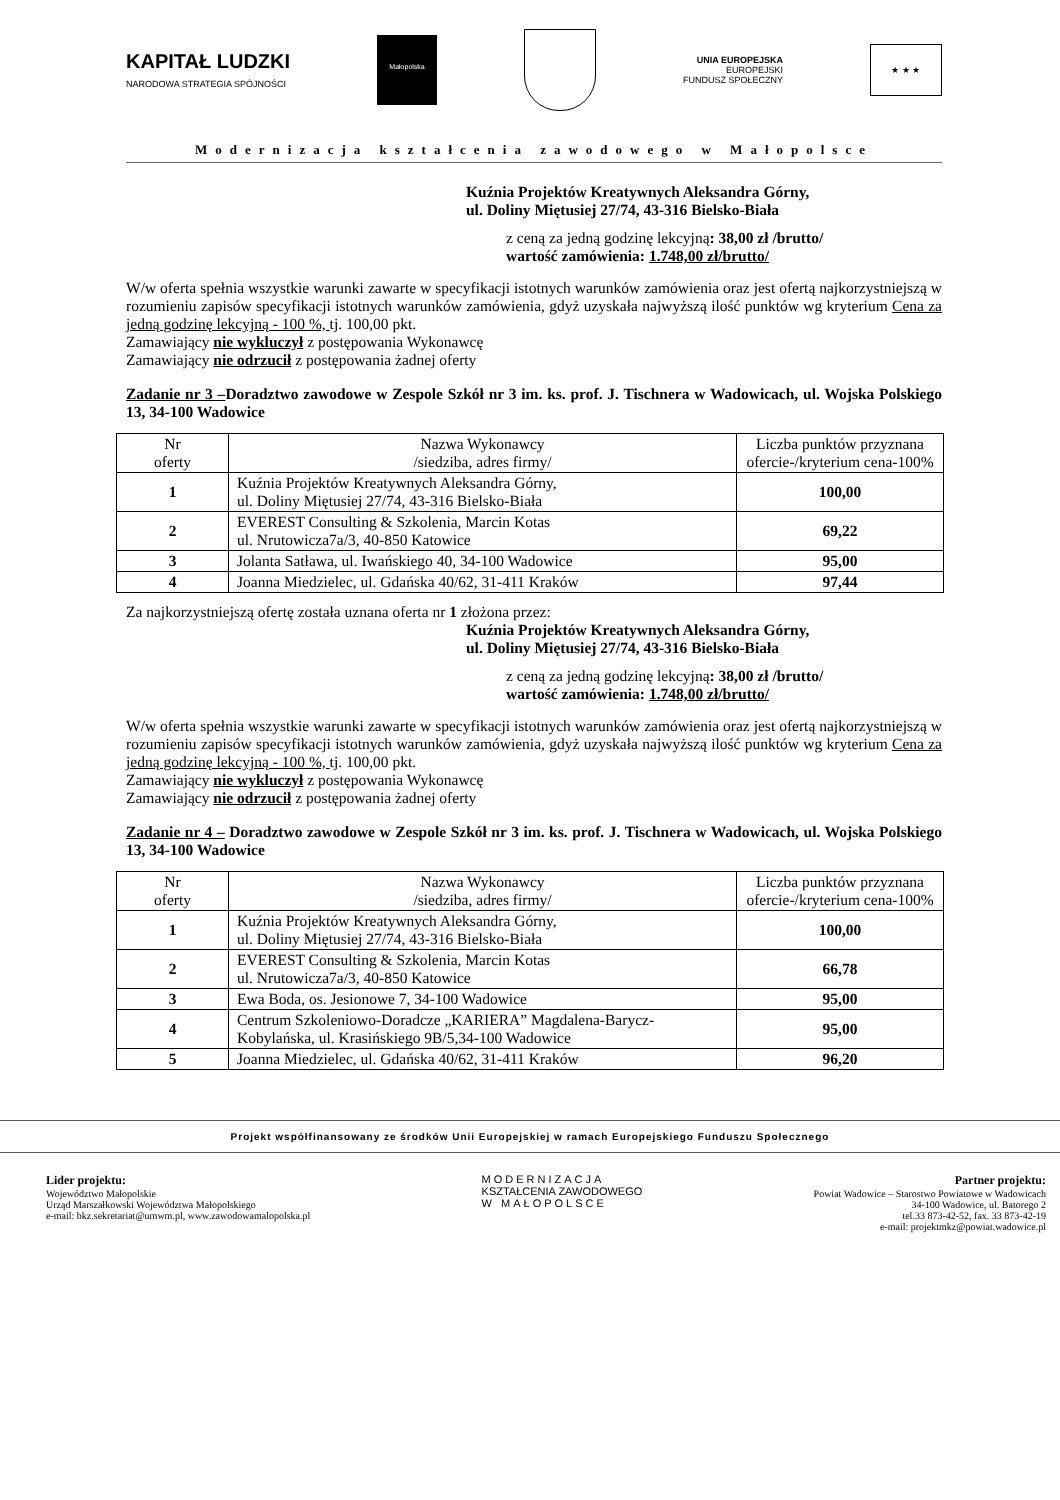KAPITAŁ LUDZKI
NARODOWA STRATEGIA SPÓJNOŚCI
Małopolska
UNIA EUROPEJSKA
EUROPEJSKI
FUNDUSZ SPOŁECZNY
★ ★ ★
Modernizacja kształcenia zawodowego w Małopolsce
Kuźnia Projektów Kreatywnych Aleksandra Górny,
ul. Doliny Miętusiej 27/74, 43-316 Bielsko-Biała
z ceną za jedną godzinę lekcyjną: 38,00 zł /brutto/
wartość zamówienia: 1.748,00 zł/brutto/
W/w oferta spełnia wszystkie warunki zawarte w specyfikacji istotnych warunków zamówienia oraz jest ofertą najkorzystniejszą w rozumieniu zapisów specyfikacji istotnych warunków zamówienia, gdyż uzyskała najwyższą ilość punktów wg kryterium Cena za jedną godzinę lekcyjną - 100 %, tj. 100,00 pkt.
Zamawiający nie wykluczył z postępowania Wykonawcę
Zamawiający nie odrzucił z postępowania żadnej oferty
Zadanie nr 3 –Doradztwo zawodowe w Zespole Szkół nr 3 im. ks. prof. J. Tischnera w Wadowicach, ul. Wojska Polskiego 13, 34-100 Wadowice
| Nr oferty | Nazwa Wykonawcy /siedziba, adres firmy/ | Liczba punktów przyznana ofercie-/kryterium cena-100% |
| 1 | Kuźnia Projektów Kreatywnych Aleksandra Górny, ul. Doliny Miętusiej 27/74, 43-316 Bielsko-Biała | 100,00 |
| 2 | EVEREST Consulting & Szkolenia, Marcin Kotas ul. Nrutowicza7a/3, 40-850 Katowice | 69,22 |
| 3 | Jolanta Satława, ul. Iwańskiego 40, 34-100 Wadowice | 95,00 |
| 4 | Joanna Miedzielec, ul. Gdańska 40/62, 31-411 Kraków | 97,44 |
Za najkorzystniejszą ofertę została uznana oferta nr 1 złożona przez:
Kuźnia Projektów Kreatywnych Aleksandra Górny,
ul. Doliny Miętusiej 27/74, 43-316 Bielsko-Biała
z ceną za jedną godzinę lekcyjną: 38,00 zł /brutto/
wartość zamówienia: 1.748,00 zł/brutto/
W/w oferta spełnia wszystkie warunki zawarte w specyfikacji istotnych warunków zamówienia oraz jest ofertą najkorzystniejszą w rozumieniu zapisów specyfikacji istotnych warunków zamówienia, gdyż uzyskała najwyższą ilość punktów wg kryterium Cena za jedną godzinę lekcyjną - 100 %, tj. 100,00 pkt.
Zamawiający nie wykluczył z postępowania Wykonawcę
Zamawiający nie odrzucił z postępowania żadnej oferty
Zadanie nr 4 – Doradztwo zawodowe w Zespole Szkół nr 3 im. ks. prof. J. Tischnera w Wadowicach, ul. Wojska Polskiego 13, 34-100 Wadowice
| Nr oferty | Nazwa Wykonawcy /siedziba, adres firmy/ | Liczba punktów przyznana ofercie-/kryterium cena-100% |
| 1 | Kuźnia Projektów Kreatywnych Aleksandra Górny, ul. Doliny Miętusiej 27/74, 43-316 Bielsko-Biała | 100,00 |
| 2 | EVEREST Consulting & Szkolenia, Marcin Kotas ul. Nrutowicza7a/3, 40-850 Katowice | 66,78 |
| 3 | Ewa Boda, os. Jesionowe 7, 34-100 Wadowice | 95,00 |
| 4 | Centrum Szkoleniowo-Doradcze „KARIERA” Magdalena-Barycz-Kobylańska, ul. Krasińskiego 9B/5,34-100 Wadowice | 95,00 |
| 5 | Joanna Miedzielec, ul. Gdańska 40/62, 31-411 Kraków | 96,20 |
Projekt współfinansowany ze środków Unii Europejskiej w ramach Europejskiego Funduszu Społecznego
Lider projektu:
Województwo Małopolskie
Urząd Marszałkowski Województwa Małopolskiego
e-mail: bkz.sekretariat@umwm.pl, www.zawodowamalopolska.pl
MODERNIZACJA
KSZTAŁCENIA ZAWODOWEGO
W MAŁOPOLSCE
Partner projektu:
Powiat Wadowice – Starostwo Powiatowe w Wadowicach
34-100 Wadowice, ul. Batorego 2
tel.33 873-42-52, fax. 33 873-42-19
e-mail: projektmkz@powiat.wadowice.pl